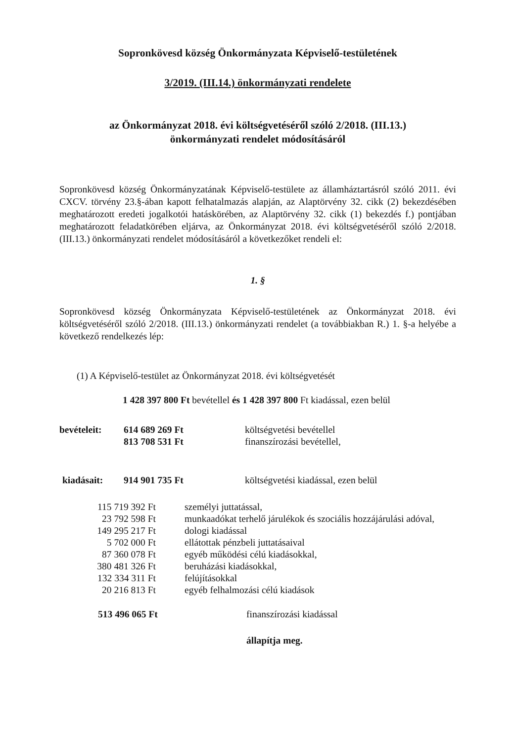Sopronkövesd község Önkormányzata Képviselő-testületének
3/2019. (III.14.) önkormányzati rendelete
az Önkormányzat 2018. évi költségvetéséről szóló 2/2018. (III.13.)
önkormányzati rendelet módosításáról
Sopronkövesd község Önkormányzatának Képviselő-testülete az államháztartásról szóló 2011. évi CXCV. törvény 23.§-ában kapott felhatalmazás alapján, az Alaptörvény 32. cikk (2) bekezdésében meghatározott eredeti jogalkotói hatáskörében, az Alaptörvény 32. cikk (1) bekezdés f.) pontjában meghatározott feladatkörében eljárva, az Önkormányzat 2018. évi költségvetéséről szóló 2/2018. (III.13.) önkormányzati rendelet módosításáról a következőket rendeli el:
1. §
Sopronkövesd község Önkormányzata Képviselő-testületének az Önkormányzat 2018. évi költségvetéséről szóló 2/2018. (III.13.) önkormányzati rendelet (a továbbiakban R.) 1. §-a helyébe a következő rendelkezés lép:
(1) A Képviselő-testület az Önkormányzat 2018. évi költségvetését
1 428 397 800 Ft bevétellel és 1 428 397 800 Ft kiadással, ezen belül
| bevételeit: | 614 689 269 Ft | költségvetési bevétellel |
| | 813 708 531 Ft | finanszírozási bevétellel, |
| kiadásait: | 914 901 735 Ft | költségvetési kiadással, ezen belül |
| 115 719 392 Ft | személyi juttatással, |
| 23 792 598 Ft | munkaadókat terhelő járulékok és szociális hozzájárulási adóval, |
| 149 295 217 Ft | dologi kiadással |
| 5 702 000 Ft | ellátottak pénzbeli juttatásaival |
| 87 360 078 Ft | egyéb működési célú kiadásokkal, |
| 380 481 326 Ft | beruházási kiadásokkal, |
| 132 334 311 Ft | felújításokkal |
| 20 216 813 Ft | egyéb felhalmozási célú kiadások |
| 513 496 065 Ft | finanszírozási kiadással |
| | állapítja meg. |